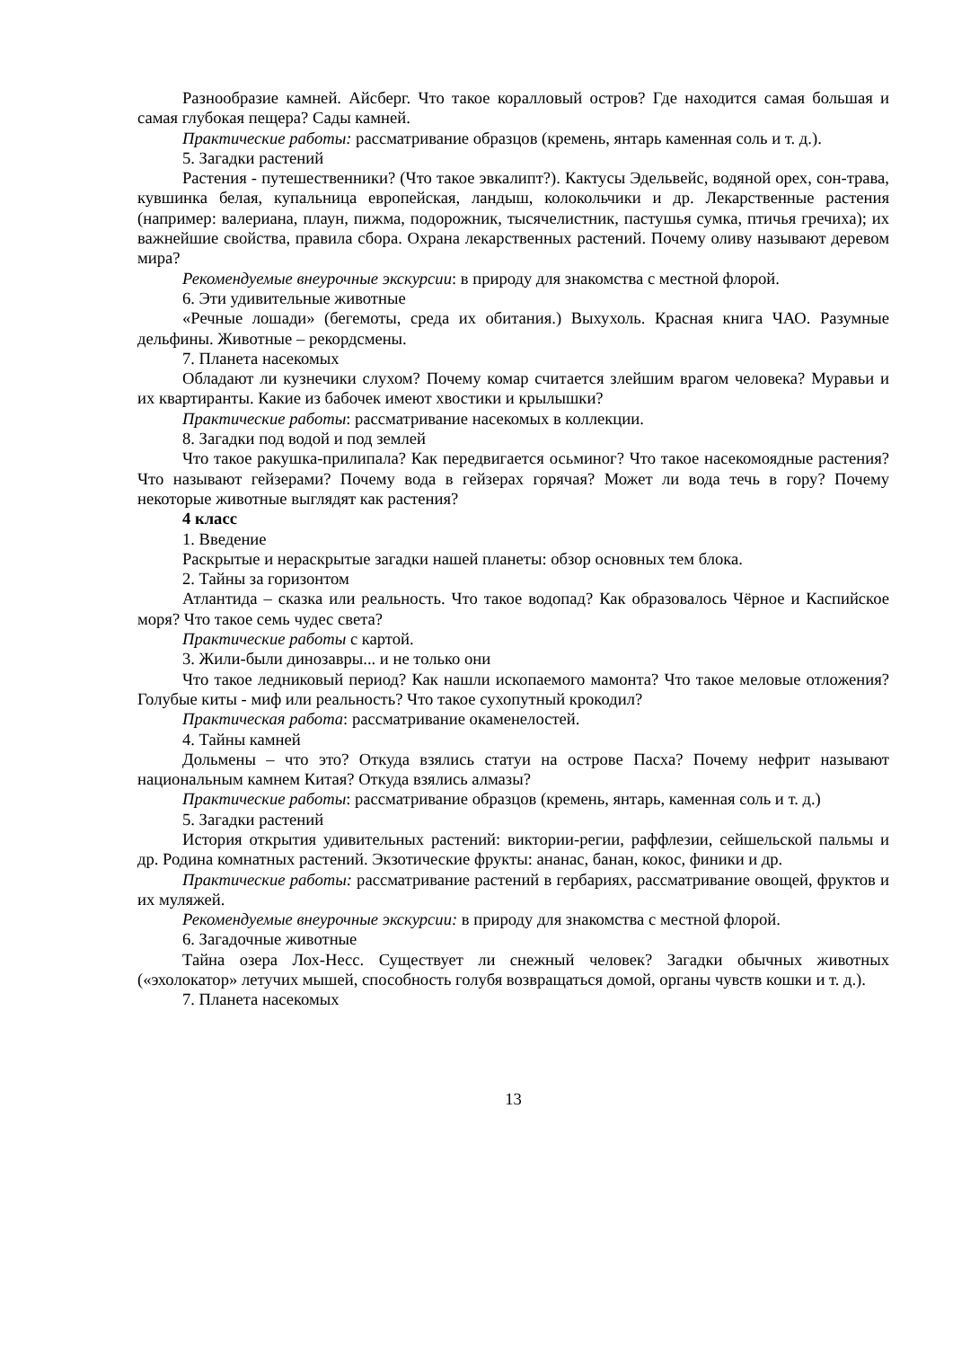Разнообразие камней. Айсберг. Что такое коралловый остров? Где находится самая большая и самая глубокая пещера? Сады камней.
Практические работы: рассматривание образцов (кремень, янтарь каменная соль и т. д.).
5. Загадки растений
Растения - путешественники? (Что такое эвкалипт?). Кактусы Эдельвейс, водяной орех, сон-трава, кувшинка белая, купальница европейская, ландыш, колокольчики и др. Лекарственные растения (например: валериана, плаун, пижма, подорожник, тысячелистник, пастушья сумка, птичья гречиха); их важнейшие свойства, правила сбора. Охрана лекарственных растений. Почему оливу называют деревом мира?
Рекомендуемые внеурочные экскурсии: в природу для знакомства с местной флорой.
6. Эти удивительные животные
«Речные лошади» (бегемоты, среда их обитания.) Выхухоль. Красная книга ЧАО. Разумные дельфины. Животные – рекордсмены.
7. Планета насекомых
Обладают ли кузнечики слухом? Почему комар считается злейшим врагом человека? Муравьи и их квартиранты. Какие из бабочек имеют хвостики и крылышки?
Практические работы: рассматривание насекомых в коллекции.
8. Загадки под водой и под землей
Что такое ракушка-прилипала? Как передвигается осьминог? Что такое насекомоядные растения? Что называют гейзерами? Почему вода в гейзерах горячая? Может ли вода течь в гору? Почему некоторые животные выглядят как растения?
4 класс
1. Введение
Раскрытые и нераскрытые загадки нашей планеты: обзор основных тем блока.
2. Тайны за горизонтом
Атлантида – сказка или реальность. Что такое водопад? Как образовалось Чёрное и Каспийское моря? Что такое семь чудес света?
Практические работы с картой.
3. Жили-были динозавры... и не только они
Что такое ледниковый период? Как нашли ископаемого мамонта? Что такое меловые отложения? Голубые киты - миф или реальность? Что такое сухопутный крокодил?
Практическая работа: рассматривание окаменелостей.
4. Тайны камней
Дольмены – что это? Откуда взялись статуи на острове Пасха? Почему нефрит называют национальным камнем Китая? Откуда взялись алмазы?
Практические работы: рассматривание образцов (кремень, янтарь, каменная соль и т. д.)
5. Загадки растений
История открытия удивительных растений: виктории-регии, раффлезии, сейшельской пальмы и др. Родина комнатных растений. Экзотические фрукты: ананас, банан, кокос, финики и др.
Практические работы: рассматривание растений в гербариях, рассматривание овощей, фруктов и их муляжей.
Рекомендуемые внеурочные экскурсии: в природу для знакомства с местной флорой.
6. Загадочные животные
Тайна озера Лох-Несс. Существует ли снежный человек? Загадки обычных животных («эхолокатор» летучих мышей, способность голубя возвращаться домой, органы чувств кошки и т. д.).
7. Планета насекомых
13